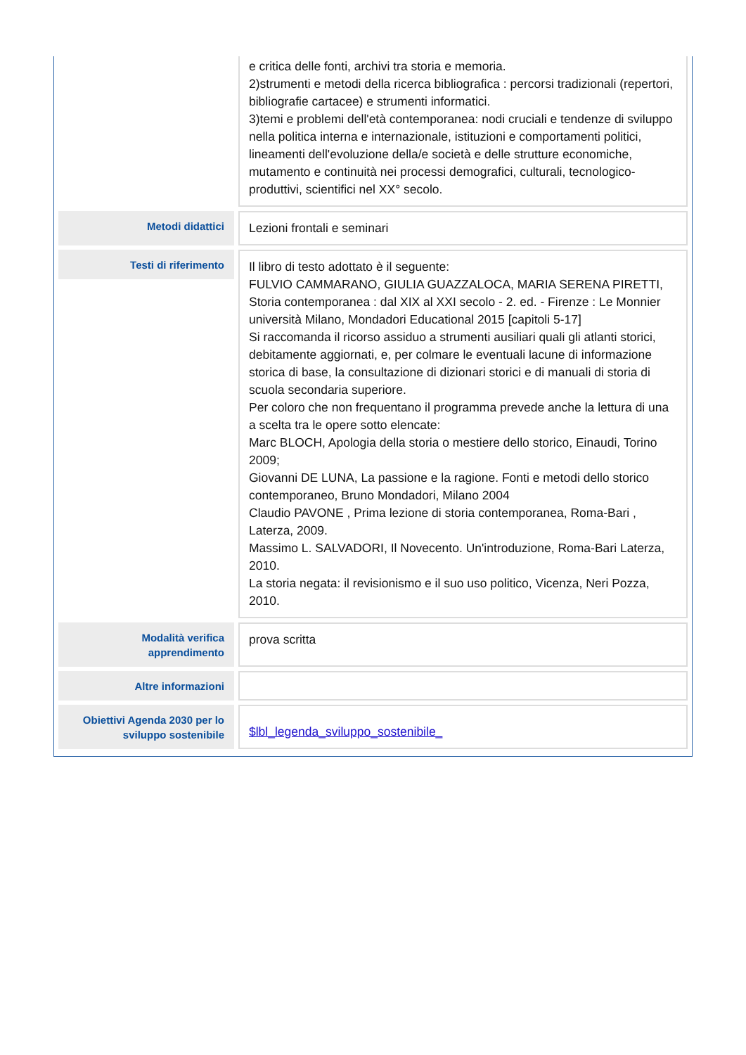| | e critica delle fonti, archivi tra storia e memoria. 2)strumenti e metodi della ricerca bibliografica : percorsi tradizionali (repertori, bibliografie cartacee) e strumenti informatici. 3)temi e problemi dell'età contemporanea: nodi cruciali e tendenze di sviluppo nella politica interna e internazionale, istituzioni e comportamenti politici, lineamenti dell'evoluzione della/e società e delle strutture economiche, mutamento e continuità nei processi demografici, culturali, tecnologico-produttivi, scientifici nel XX° secolo. |
| Metodi didattici | Lezioni frontali e seminari |
| Testi di riferimento | Il libro di testo adottato è il seguente: FULVIO CAMMARANO, GIULIA GUAZZALOCA, MARIA SERENA PIRETTI, Storia contemporanea : dal XIX al XXI secolo - 2. ed. - Firenze : Le Monnier università Milano, Mondadori Educational 2015 [capitoli 5-17] Si raccomanda il ricorso assiduo a strumenti ausiliari quali gli atlanti storici, debitamente aggiornati, e, per colmare le eventuali lacune di informazione storica di base, la consultazione di dizionari storici e di manuali di storia di scuola secondaria superiore. Per coloro che non frequentano il programma prevede anche la lettura di una a scelta tra le opere sotto elencate: Marc BLOCH, Apologia della storia o mestiere dello storico, Einaudi, Torino 2009; Giovanni DE LUNA, La passione e la ragione. Fonti e metodi dello storico contemporaneo, Bruno Mondadori, Milano 2004 Claudio PAVONE , Prima lezione di storia contemporanea, Roma-Bari , Laterza, 2009. Massimo L. SALVADORI, Il Novecento. Un'introduzione, Roma-Bari Laterza, 2010. La storia negata: il revisionismo e il suo uso politico, Vicenza, Neri Pozza, 2010. |
| Modalità verifica apprendimento | prova scritta |
| Altre informazioni | |
| Obiettivi Agenda 2030 per lo sviluppo sostenibile | $lbl_legenda_sviluppo_sostenibile_ |